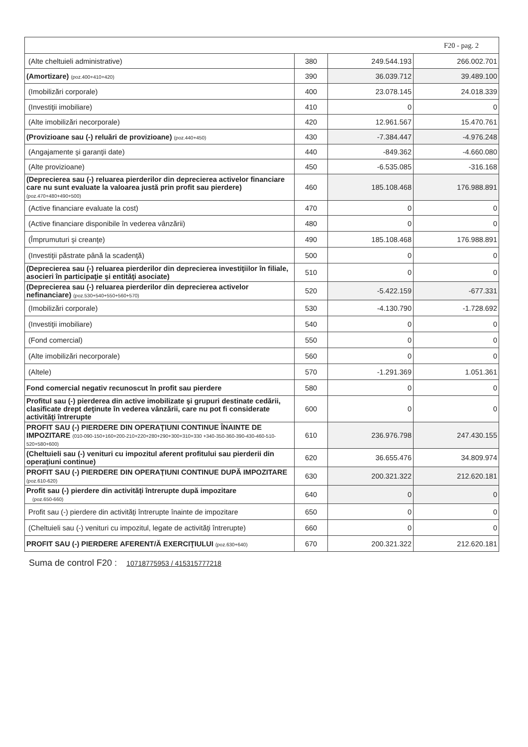| F20 - pag. 2 | | | |
| (Alte cheltuieli administrative) | 380 | 249.544.193 | 266.002.701 |
| (Amortizare) (poz.400+410+420) | 390 | 36.039.712 | 39.489.100 |
| (Imobilizări corporale) | 400 | 23.078.145 | 24.018.339 |
| (Investiţii imobiliare) | 410 | 0 | 0 |
| (Alte imobilizări necorporale) | 420 | 12.961.567 | 15.470.761 |
| (Provizioane sau (-) reluări de provizioane) (poz.440+450) | 430 | -7.384.447 | -4.976.248 |
| (Angajamente şi garanţii date) | 440 | -849.362 | -4.660.080 |
| (Alte provizioane) | 450 | -6.535.085 | -316.168 |
| (Deprecierea sau (-) reluarea pierderilor din deprecierea activelor financiare care nu sunt evaluate la valoarea justă prin profit sau pierdere) (poz.470+480+490+500) | 460 | 185.108.468 | 176.988.891 |
| (Active financiare evaluate la cost) | 470 | 0 | 0 |
| (Active financiare disponibile în vederea vânzării) | 480 | 0 | 0 |
| (Împrumuturi şi creanţe) | 490 | 185.108.468 | 176.988.891 |
| (Investiţii păstrate până la scadenţă) | 500 | 0 | 0 |
| (Deprecierea sau (-) reluarea pierderilor din deprecierea investiţiilor în filiale, asocieri în participaţie şi entităţi asociate) | 510 | 0 | 0 |
| (Deprecierea sau (-) reluarea pierderilor din deprecierea activelor nefinanciare) (poz.530+540+550+560+570) | 520 | -5.422.159 | -677.331 |
| (Imobilizări corporale) | 530 | -4.130.790 | -1.728.692 |
| (Investiţii imobiliare) | 540 | 0 | 0 |
| (Fond comercial) | 550 | 0 | 0 |
| (Alte imobilizări necorporale) | 560 | 0 | 0 |
| (Altele) | 570 | -1.291.369 | 1.051.361 |
| Fond comercial negativ recunoscut în profit sau pierdere | 580 | 0 | 0 |
| Profitul sau (-) pierderea din active imobilizate şi grupuri destinate cedării, clasificate drept deţinute în vederea vânzării, care nu pot fi considerate activităţi întrerupte | 600 | 0 | 0 |
| PROFIT SAU (-) PIERDERE DIN OPERAŢIUNI CONTINUE ÎNAINTE DE IMPOZITARE (010-090-150+160+200-210+220+280+290+300+310+330 +340-350-360-390-430-460-510-520+580+600) | 610 | 236.976.798 | 247.430.155 |
| (Cheltuieli sau (-) venituri cu impozitul aferent profitului sau pierderii din operaţiuni continue) | 620 | 36.655.476 | 34.809.974 |
| PROFIT SAU (-) PIERDERE DIN OPERAŢIUNI CONTINUE DUPĂ IMPOZITARE (poz.610-620) | 630 | 200.321.322 | 212.620.181 |
| Profit sau (-) pierdere din activităţi întrerupte după impozitare (poz.650-660) | 640 | 0 | 0 |
| Profit sau (-) pierdere din activităţi întrerupte înainte de impozitare | 650 | 0 | 0 |
| (Cheltuieli sau (-) venituri cu impozitul, legate de activităţi întrerupte) | 660 | 0 | 0 |
| PROFIT SAU (-) PIERDERE AFERENT/Ă EXERCIŢIULUI (poz.630+640) | 670 | 200.321.322 | 212.620.181 |
Suma de control F20 : 10718775953 / 415315777218